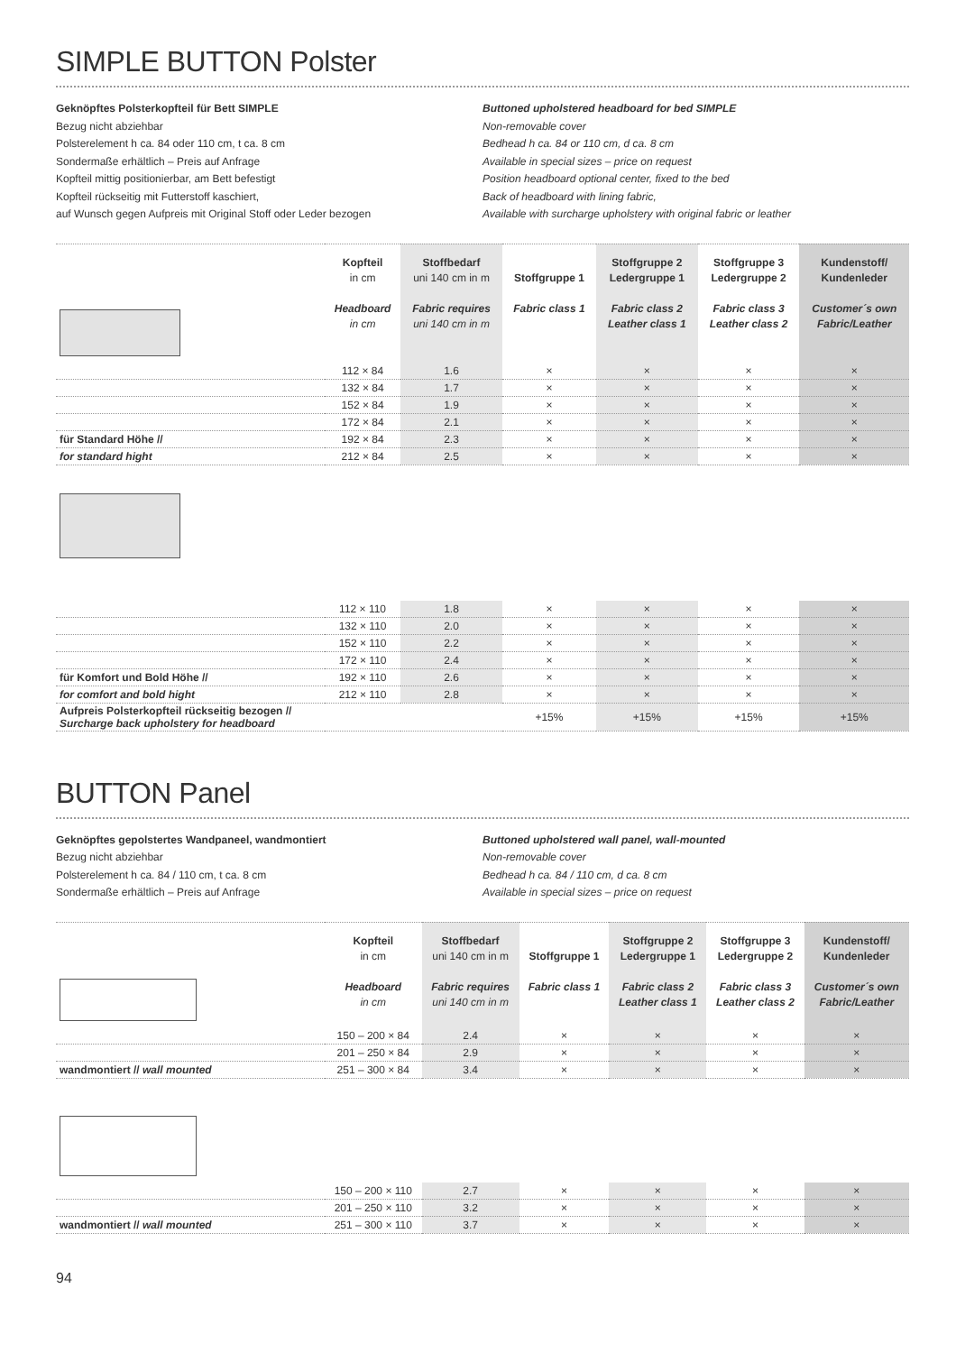SIMPLE BUTTON Polster
Geknöpftes Polsterkopfteil für Bett SIMPLE
Bezug nicht abziehbar
Polsterelement h ca. 84 oder 110 cm, t ca. 8 cm
Sondermaße erhältlich – Preis auf Anfrage
Kopfteil mittig positionierbar, am Bett befestigt
Kopfteil rückseitig mit Futterstoff kaschiert,
auf Wunsch gegen Aufpreis mit Original Stoff oder Leder bezogen
Buttoned upholstered headboard for bed SIMPLE
Non-removable cover
Bedhead h ca. 84 or 110 cm, d ca. 8 cm
Available in special sizes – price on request
Position headboard optional center, fixed to the bed
Back of headboard with lining fabric,
Available with surcharge upholstery with original fabric or leather
| | Kopfteil in cm Headboard in cm | Stoffbedarf uni 140 cm in m Fabric requires uni 140 cm in m | Stoffgruppe 1 Fabric class 1 | Stoffgruppe 2 Ledergruppe 1 Fabric class 2 Leather class 1 | Stoffgruppe 3 Ledergruppe 2 Fabric class 3 Leather class 2 | Kundenstoff/ Kundenleder Customer´s own Fabric/Leather |
| --- | --- | --- | --- | --- | --- | --- |
| | 112 × 84 | 1.6 | × | × | × | × |
| | 132 × 84 | 1.7 | × | × | × | × |
| | 152 × 84 | 1.9 | × | × | × | × |
| | 172 × 84 | 2.1 | × | × | × | × |
| für Standard Höhe // | 192 × 84 | 2.3 | × | × | × | × |
| for standard hight | 212 × 84 | 2.5 | × | × | × | × |
| | 112 × 110 | 1.8 | × | × | × | × |
| | 132 × 110 | 2.0 | × | × | × | × |
| | 152 × 110 | 2.2 | × | × | × | × |
| | 172 × 110 | 2.4 | × | × | × | × |
| für Komfort und Bold Höhe // | 192 × 110 | 2.6 | × | × | × | × |
| for comfort and bold hight | 212 × 110 | 2.8 | × | × | × | × |
| Aufpreis Polsterkopfteil rückseitig bezogen // Surcharge back upholstery for headboard | | | +15% | +15% | +15% | +15% |
BUTTON Panel
Geknöpftes gepolstertes Wandpaneel, wandmontiert
Bezug nicht abziehbar
Polsterelement h ca. 84 / 110 cm, t ca. 8 cm
Sondermaße erhältlich – Preis auf Anfrage
Buttoned upholstered wall panel, wall-mounted
Non-removable cover
Bedhead h ca. 84 / 110 cm, d ca. 8 cm
Available in special sizes – price on request
| | Kopfteil in cm Headboard in cm | Stoffbedarf uni 140 cm in m Fabric requires uni 140 cm in m | Stoffgruppe 1 Fabric class 1 | Stoffgruppe 2 Ledergruppe 1 Fabric class 2 Leather class 1 | Stoffgruppe 3 Ledergruppe 2 Fabric class 3 Leather class 2 | Kundenstoff/ Kundenleder Customer´s own Fabric/Leather |
| --- | --- | --- | --- | --- | --- | --- |
| | 150 – 200 × 84 | 2.4 | × | × | × | × |
| | 201 – 250 × 84 | 2.9 | × | × | × | × |
| wandmontiert // wall mounted | 251 – 300 × 84 | 3.4 | × | × | × | × |
| | 150 – 200 × 110 | 2.7 | × | × | × | × |
| | 201 – 250 × 110 | 3.2 | × | × | × | × |
| wandmontiert // wall mounted | 251 – 300 × 110 | 3.7 | × | × | × | × |
94